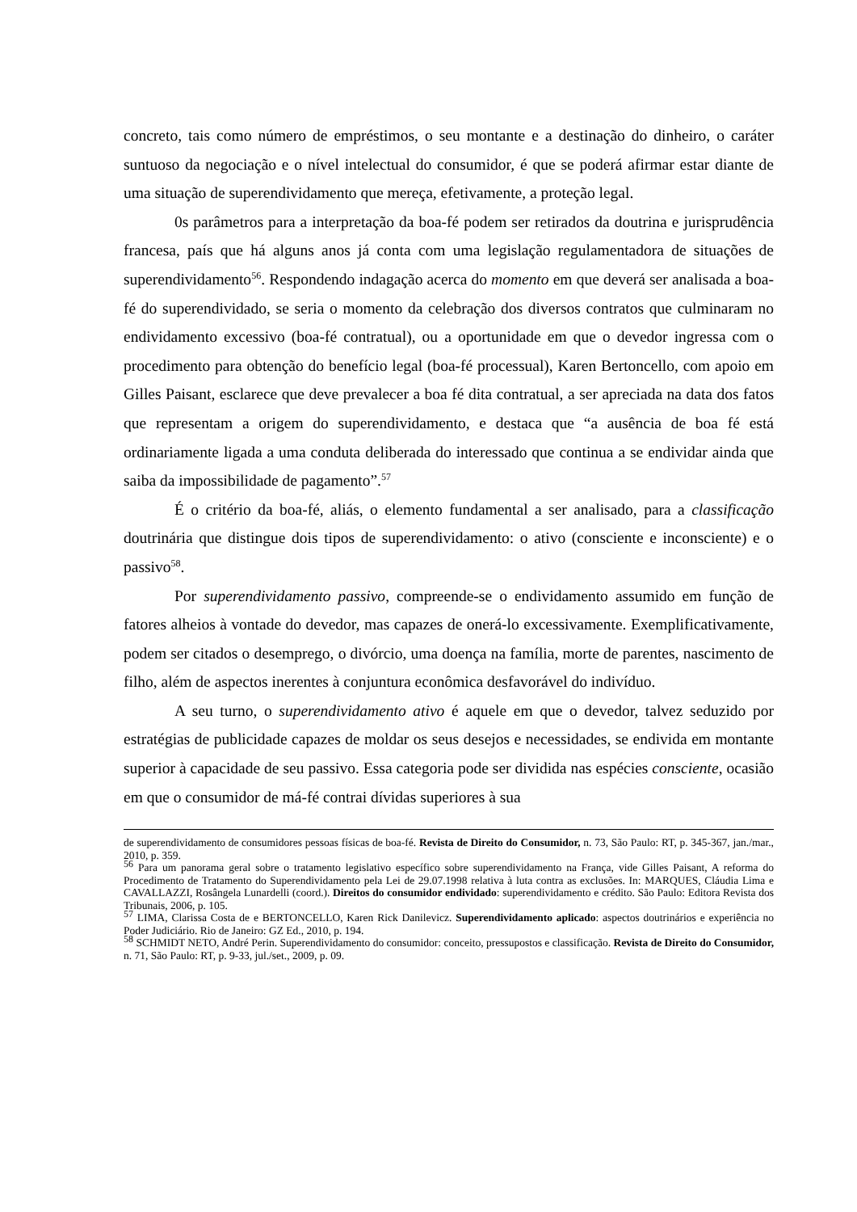concreto, tais como número de empréstimos, o seu montante e a destinação do dinheiro, o caráter suntuoso da negociação e o nível intelectual do consumidor, é que se poderá afirmar estar diante de uma situação de superendividamento que mereça, efetivamente, a proteção legal.
0s parâmetros para a interpretação da boa-fé podem ser retirados da doutrina e jurisprudência francesa, país que há alguns anos já conta com uma legislação regulamentadora de situações de superendividamento<sup>56</sup>. Respondendo indagação acerca do momento em que deverá ser analisada a boa-fé do superendividado, se seria o momento da celebração dos diversos contratos que culminaram no endividamento excessivo (boa-fé contratual), ou a oportunidade em que o devedor ingressa com o procedimento para obtenção do benefício legal (boa-fé processual), Karen Bertoncello, com apoio em Gilles Paisant, esclarece que deve prevalecer a boa fé dita contratual, a ser apreciada na data dos fatos que representam a origem do superendividamento, e destaca que “a ausência de boa fé está ordinariamente ligada a uma conduta deliberada do interessado que continua a se endividar ainda que saiba da impossibilidade de pagamento”.<sup>57</sup>
É o critério da boa-fé, aliás, o elemento fundamental a ser analisado, para a classificação doutrinária que distingue dois tipos de superendividamento: o ativo (consciente e inconsciente) e o passivo<sup>58</sup>.
Por superendividamento passivo, compreende-se o endividamento assumido em função de fatores alheios à vontade do devedor, mas capazes de onerá-lo excessivamente. Exemplificativamente, podem ser citados o desemprego, o divórcio, uma doença na família, morte de parentes, nascimento de filho, além de aspectos inerentes à conjuntura econômica desfavorável do indivíduo.
A seu turno, o superendividamento ativo é aquele em que o devedor, talvez seduzido por estratégias de publicidade capazes de moldar os seus desejos e necessidades, se endivida em montante superior à capacidade de seu passivo. Essa categoria pode ser dividida nas espécies consciente, ocasião em que o consumidor de má-fé contrai dívidas superiores à sua
de superendividamento de consumidores pessoas físicas de boa-fé. Revista de Direito do Consumidor, n. 73, São Paulo: RT, p. 345-367, jan./mar., 2010, p. 359.
<sup>56</sup> Para um panorama geral sobre o tratamento legislativo específico sobre superendividamento na França, vide Gilles Paisant, A reforma do Procedimento de Tratamento do Superendividamento pela Lei de 29.07.1998 relativa à luta contra as exclusões. In: MARQUES, Cláudia Lima e CAVALLAZZI, Rosângela Lunardelli (coord.). Direitos do consumidor endividado: superendividamento e crédito. São Paulo: Editora Revista dos Tribunais, 2006, p. 105.
<sup>57</sup> LIMA, Clarissa Costa de e BERTONCELLO, Karen Rick Danilevicz. Superendividamento aplicado: aspectos doutrinários e experiência no Poder Judiciário. Rio de Janeiro: GZ Ed., 2010, p. 194.
<sup>58</sup> SCHMIDT NETO, André Perin. Superendividamento do consumidor: conceito, pressupostos e classificação. Revista de Direito do Consumidor, n. 71, São Paulo: RT, p. 9-33, jul./set., 2009, p. 09.